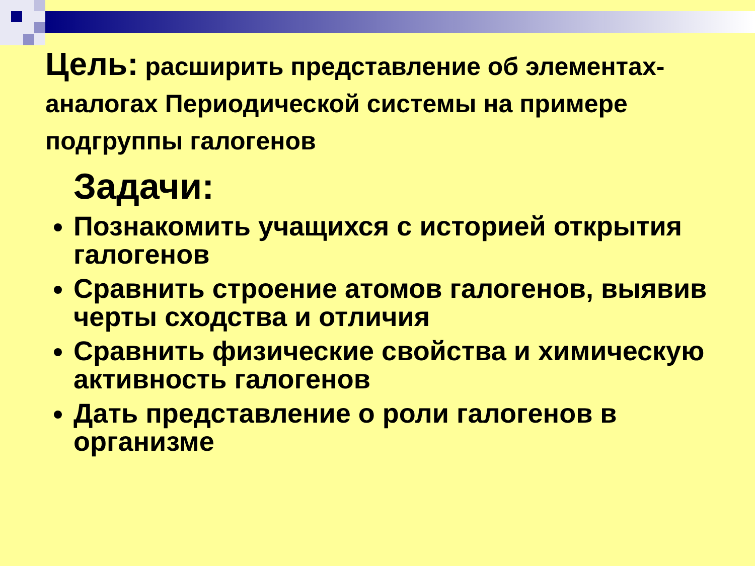Цель: расширить представление об элементах-аналогах Периодической системы на примере подгруппы галогенов
Задачи:
Познакомить учащихся с историей открытия галогенов
Сравнить строение атомов галогенов, выявив черты сходства и отличия
Сравнить физические свойства и химическую активность галогенов
Дать представление о роли галогенов в организме